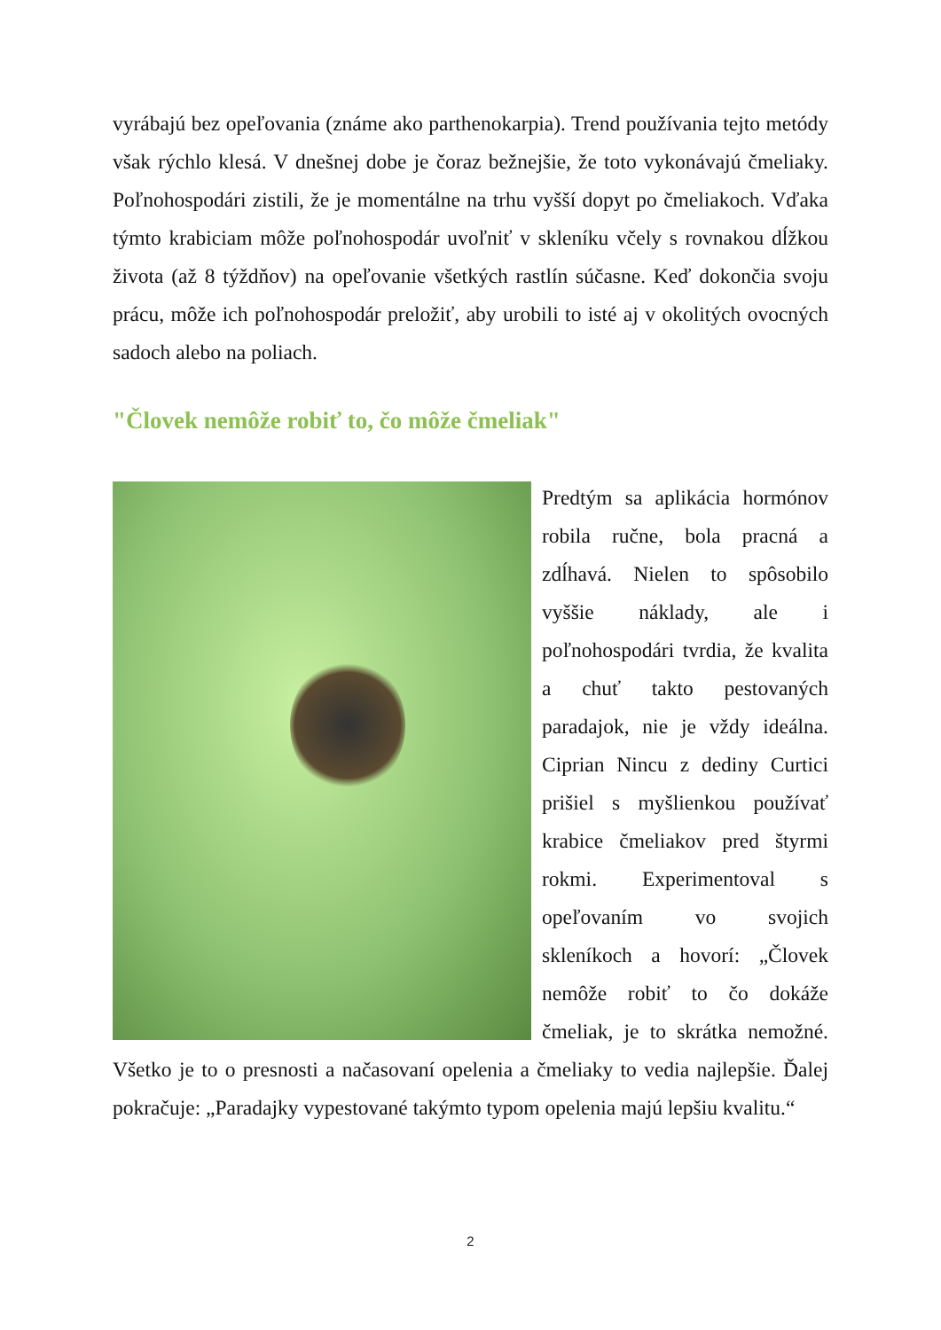vyrábajú bez opeľovania (známe ako parthenokarpia). Trend používania tejto metódy však rýchlo klesá. V dnešnej dobe je čoraz bežnejšie, že toto vykonávajú čmeliaky. Poľnohospodári zistili, že je momentálne na trhu vyšší dopyt po čmeliakoch. Vďaka týmto krabiciam môže poľnohospodár uvoľniť v skleníku včely s rovnakou dĺžkou života (až 8 týždňov) na opeľovanie všetkých rastlín súčasne. Keď dokončia svoju prácu, môže ich poľnohospodár preložiť, aby urobili to isté aj v okolitých ovocných sadoch alebo na poliach.
"Človek nemôže robiť to, čo môže čmeliak"
Predtým sa aplikácia hormónov robila ručne, bola pracná a zdĺhavá. Nielen to spôsobilo vyššie náklady, ale i poľnohospodári tvrdia, že kvalita a chuť takto pestovaných paradajok, nie je vždy ideálna. Ciprian Nincu z dediny Curtici prišiel s myšlienkou používať krabice čmeliakov pred štyrmi rokmi. Experimentoval s opeľovaním vo svojich skleníkoch a hovorí: „Človek nemôže robiť to čo dokáže čmeliak, je to skrátka nemožné. Všetko je to o presnosti a načasovaní opelenia a čmeliaky to vedia najlepšie. Ďalej pokračuje: „Paradajky vypestované takýmto typom opelenia majú lepšiu kvalitu.“
2